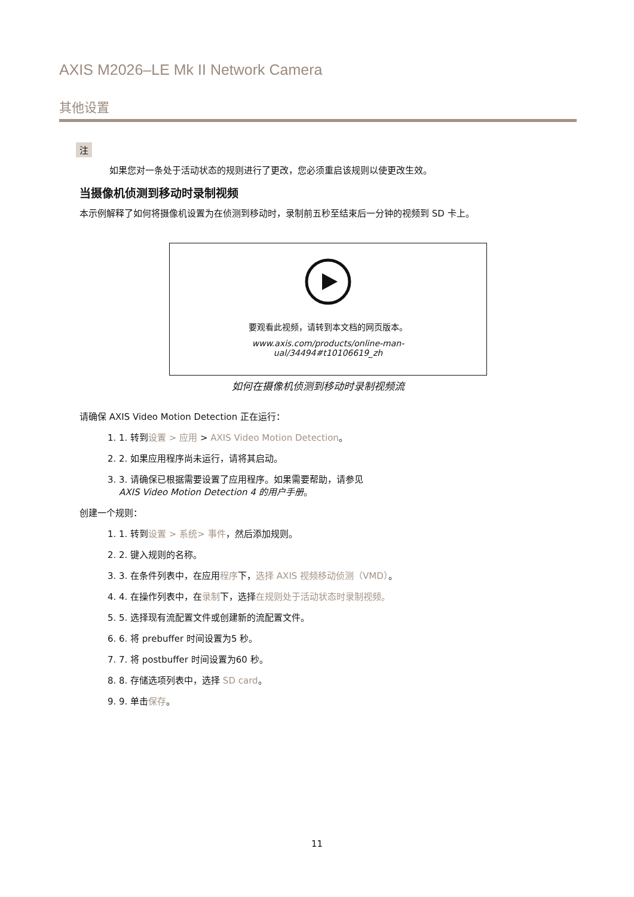AXIS M2026–LE Mk II Network Camera
其他设置
注
如果您对一条处于活动状态的规则进行了更改，您必须重启该规则以使更改生效。
当摄像机侦测到移动时录制视频
本示例解释了如何将摄像机设置为在侦测到移动时，录制前五秒至结束后一分钟的视频到 SD 卡上。
要观看此视频，请转到本文档的网页版本。
www.axis.com/products/online-man-
ual/34494#t10106619_zh
如何在摄像机侦测到移动时录制视频流
请确保 AXIS Video Motion Detection 正在运行：
1. 1. 转到设置 > 应用 > AXIS Video Motion Detection。
2. 2. 如果应用程序尚未运行，请将其启动。
3. 3. 请确保已根据需要设置了应用程序。如果需要帮助，请参见
AXIS Video Motion Detection 4 的用户手册。
创建一个规则：
1. 1. 转到设置 > 系统> 事件，然后添加规则。
2. 2. 键入规则的名称。
3. 3. 在条件列表中，在应用程序下，选择 AXIS 视频移动侦测（VMD）。
4. 4. 在操作列表中，在录制下，选择在规则处于活动状态时录制视频。
5. 5. 选择现有流配置文件或创建新的流配置文件。
6. 6. 将 prebuffer 时间设置为5 秒。
7. 7. 将 postbuffer 时间设置为60 秒。
8. 8. 存储选项列表中，选择 SD card。
9. 9. 单击保存。
11